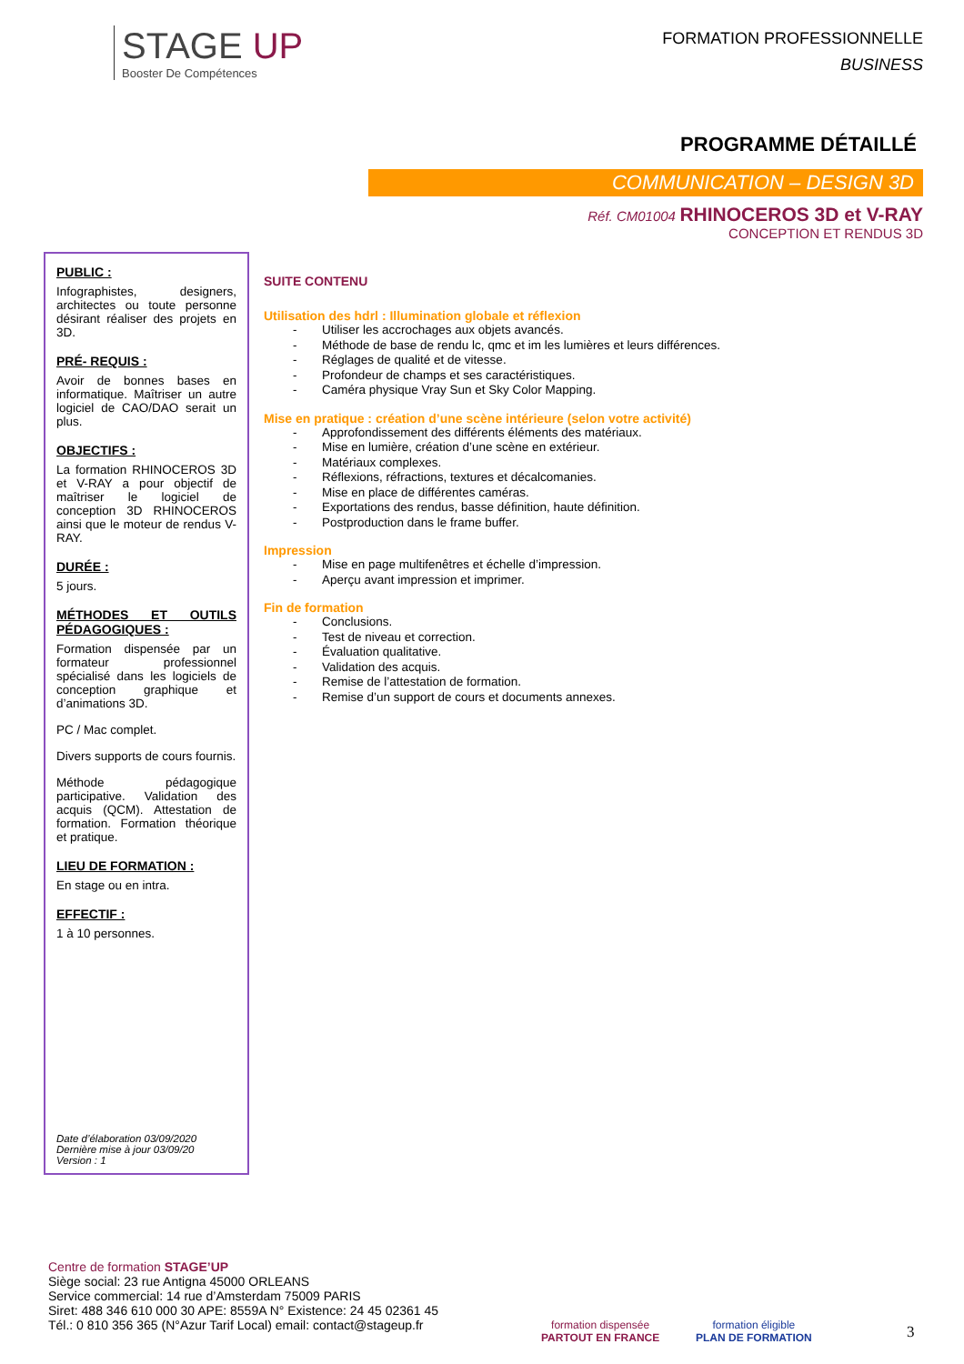STAGE UP
Booster De Compétences
FORMATION PROFESSIONNELLE
BUSINESS
PROGRAMME DÉTAILLÉ
COMMUNICATION – DESIGN 3D
Réf. CM01004 RHINOCEROS 3D et V-RAY
CONCEPTION ET RENDUS 3D
PUBLIC :
Infographistes, designers, architectes ou toute personne désirant réaliser des projets en 3D.
PRÉ- REQUIS :
Avoir de bonnes bases en informatique. Maîtriser un autre logiciel de CAO/DAO serait un plus.
OBJECTIFS :
La formation RHINOCEROS 3D et V-RAY a pour objectif de maîtriser le logiciel de conception 3D RHINOCEROS ainsi que le moteur de rendus V-RAY.
DURÉE :
5 jours.
MÉTHODES ET OUTILS PÉDAGOGIQUES :
Formation dispensée par un formateur professionnel spécialisé dans les logiciels de conception graphique et d’animations 3D.
PC / Mac complet.
Divers supports de cours fournis.
Méthode pédagogique participative. Validation des acquis (QCM). Attestation de formation. Formation théorique et pratique.
LIEU DE FORMATION :
En stage ou en intra.
EFFECTIF :
1 à 10 personnes.
Date d’élaboration 03/09/2020
Dernière mise à jour 03/09/20
Version : 1
SUITE CONTENU
Utilisation des hdrl : Illumination globale et réflexion
- Utiliser les accrochages aux objets avancés.
- Méthode de base de rendu lc, qmc et im les lumières et leurs différences.
- Réglages de qualité et de vitesse.
- Profondeur de champs et ses caractéristiques.
- Caméra physique Vray Sun et Sky Color Mapping.
Mise en pratique : création d’une scène intérieure (selon votre activité)
- Approfondissement des différents éléments des matériaux.
- Mise en lumière, création d’une scène en extérieur.
- Matériaux complexes.
- Réflexions, réfractions, textures et décalcomanies.
- Mise en place de différentes caméras.
- Exportations des rendus, basse définition, haute définition.
- Postproduction dans le frame buffer.
Impression
- Mise en page multifenêtres et échelle d’impression.
- Aperçu avant impression et imprimer.
Fin de formation
- Conclusions.
- Test de niveau et correction.
- Évaluation qualitative.
- Validation des acquis.
- Remise de l’attestation de formation.
- Remise d’un support de cours et documents annexes.
Centre de formation STAGE’UP
Siège social: 23 rue Antigna 45000 ORLEANS
Service commercial: 14 rue d’Amsterdam 75009 PARIS
Siret: 488 346 610 000 30 APE: 8559A N° Existence: 24 45 02361 45
Tél.: 0 810 356 365 (N°Azur Tarif Local) email: contact@stageup.fr
formation dispensée
PARTOUT EN FRANCE
formation éligible
PLAN DE FORMATION
3